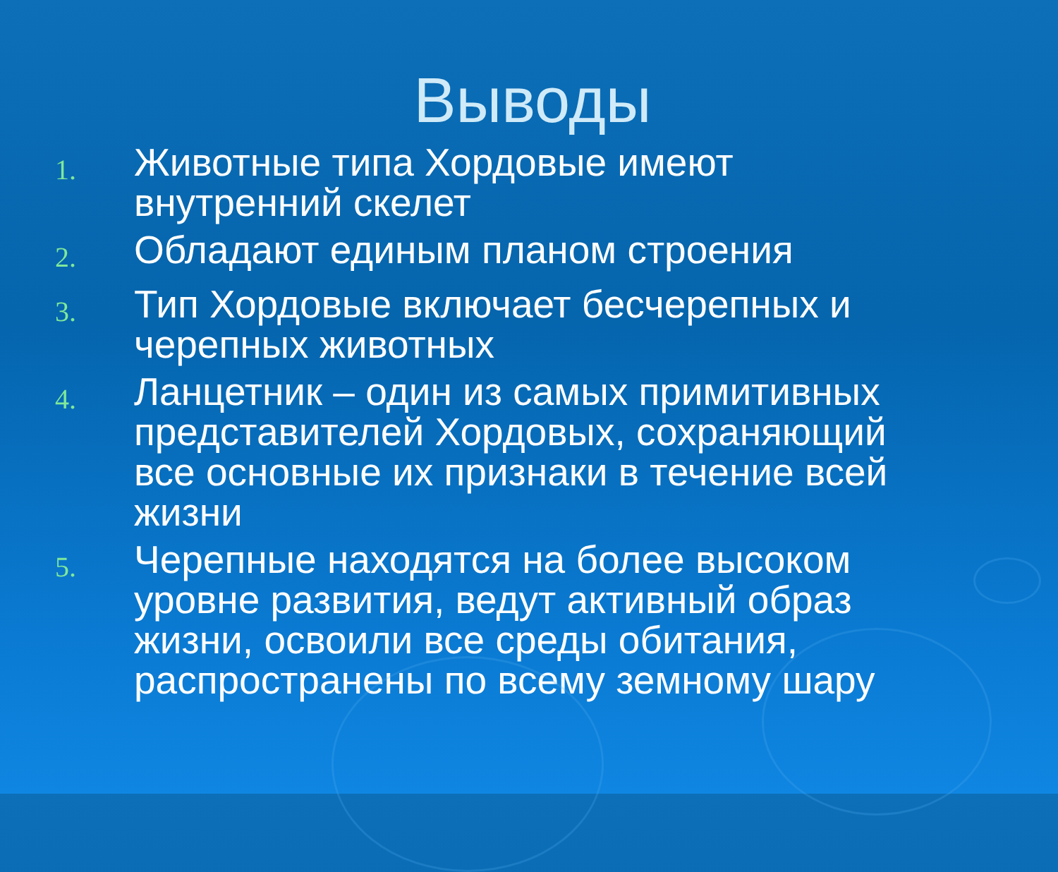Выводы
1. Животные типа Хордовые имеют внутренний скелет
2. Обладают единым планом строения
3. Тип Хордовые включает бесчерепных и черепных животных
4. Ланцетник – один из самых примитивных представителей Хордовых, сохраняющий все основные их признаки в течение всей жизни
5. Черепные находятся на более высоком уровне развития, ведут активный образ жизни, освоили все среды обитания, распространены по всему земному шару